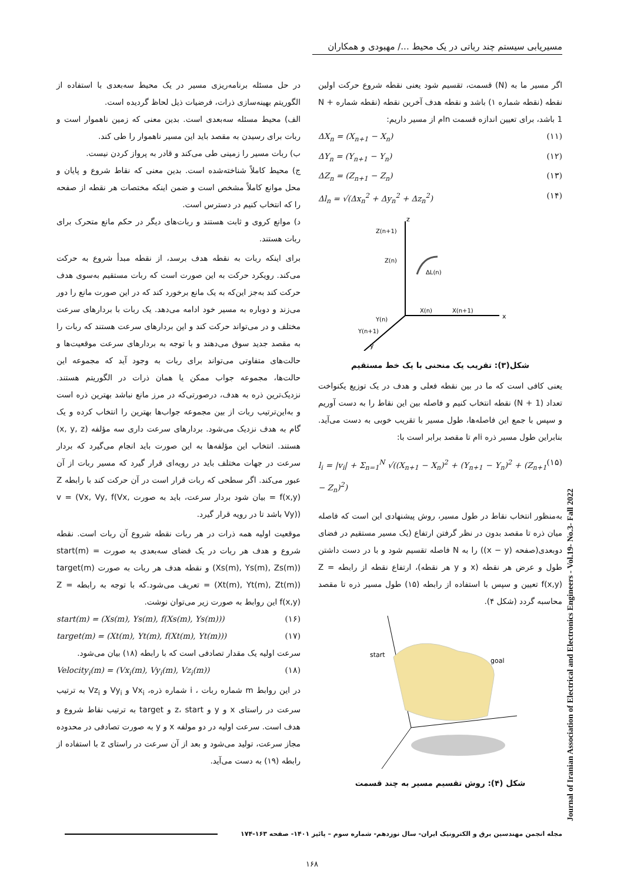مسیریابی سیستم چند رباتی در یک محیط .../ مهبودی و همکاران
اگر مسیر ما به (N) قسمت، تقسیم شود یعنی نقطه شروع حرکت اولین نقطه (نقطه شماره ۱) باشد و نقطه هدف آخرین نقطه (نقطه شماره N + 1 باشد، برای تعیین اندازه قسمت nام از مسیر داریم:
ΔX<sub>n</sub> = (X<sub>n+1</sub> − X<sub>n</sub>) (۱۱)
ΔY<sub>n</sub> = (Y<sub>n+1</sub> − Y<sub>n</sub>) (۱۲)
ΔZ<sub>n</sub> = (Z<sub>n+1</sub> − Z<sub>n</sub>) (۱۳)
Δl<sub>n</sub> = √(Δx<sub>n</sub><sup>2</sup> + Δy<sub>n</sub><sup>2</sup> + Δz<sub>n</sub><sup>2</sup>) (۱۴)
z
x
y
Z(n+1)
Z(n)
ΔL(n)
X(n)
X(n+1)
Y(n)
Y(n+1)
شکل(۳): تقریب یک منحنی با یک خط مستقیم
یعنی کافی است که ما در بین نقطه فعلی و هدف در یک توزیع یکنواخت تعداد (N + 1) نقطه انتخاب کنیم و فاصله بین این نقاط را به دست آوریم و سپس با جمع این فاصله‌ها، طول مسیر با تقریب خوبی به دست می‌آید. بنابراین طول مسیر ذره iام تا مقصد برابر است با:
l<sub>i</sub> = |v<sub>i</sub>| + Σ<sub>n=1</sub><sup>N</sup> √((X<sub>n+1</sub> − X<sub>n</sub>)<sup>2</sup> + (Y<sub>n+1</sub> − Y<sub>n</sub>)<sup>2</sup> + (Z<sub>n+1</sub> − Z<sub>n</sub>)<sup>2</sup>) (۱۵)
به‌منظور انتخاب نقاط در طول مسیر، روش پیشنهادی این است که فاصله میان ذره تا مقصد بدون در نظر گرفتن ارتفاع (یک مسیر مستقیم در فضای دوبعدی(صفحه (x − y)) را به N فاصله تقسیم شود و با در دست داشتن طول و عرض هر نقطه (x و y هر نقطه)، ارتفاع نقطه از رابطه Z = f(x,y) تعیین و سپس با استفاده از رابطه (۱۵) طول مسیر ذره تا مقصد محاسبه گردد (شکل ۴).
start
goal
شکل (۴): روش تقسیم مسیر به چند قسمت
در حل مسئله برنامه‌ریزی مسیر در یک محیط سه‌بعدی با استفاده از الگوریتم بهینه‌سازی ذرات، فرضیات ذیل لحاظ گردیده است.
الف) محیط مسئله سه‌بعدی است. بدین معنی که زمین ناهموار است و ربات برای رسیدن به مقصد باید این مسیر ناهموار را طی کند.
ب) ربات مسیر را زمینی طی می‌کند و قادر به پرواز کردن نیست.
ج) محیط کاملاً شناخته‌شده است. بدین معنی که نقاط شروع و پایان و محل موانع کاملاً مشخص است و ضمن اینکه مختصات هر نقطه از صفحه را که انتخاب کنیم در دسترس است.
د) موانع کروی و ثابت هستند و ربات‌های دیگر در حکم مانع متحرک برای ربات هستند.
برای اینکه ربات به نقطه هدف برسد، از نقطه مبدأ شروع به حرکت می‌کند. رویکرد حرکت به این صورت است که ربات مستقیم به‌سوی هدف حرکت کند به‌جز این‌که به یک مانع برخورد کند که در این صورت مانع را دور می‌زند و دوباره به مسیر خود ادامه می‌دهد. یک ربات با بردارهای سرعت مختلف و در می‌تواند حرکت کند و این بردارهای سرعت هستند که ربات را به مقصد جدید سوق می‌دهند و با توجه به بردارهای سرعت موقعیت‌ها و حالت‌های متفاوتی می‌تواند برای ربات به وجود آید که مجموعه این حالت‌ها، مجموعه جواب ممکن یا همان ذرات در الگوریتم هستند. نزدیک‌ترین ذره به هدف، درصورتی‌که در مرز مانع نباشد بهترین ذره است و به‌این‌ترتیب ربات از بین مجموعه جواب‌ها بهترین را انتخاب کرده و یک گام به هدف نزدیک می‌شود. بردارهای سرعت داری سه مؤلفه (x, y, z) هستند. انتخاب این مؤلفه‌ها به این صورت باید انجام می‌گیرد که بردار سرعت در جهات مختلف باید در رویه‌ای قرار گیرد که مسیر ربات از آن عبور می‌کند. اگر سطحی که ربات قرار است در آن حرکت کند با رابطه Z = f(x,y) بیان شود بردار سرعت، باید به صورت v = (Vx, Vy, f(Vx, Vy)) باشد تا در رویه قرار گیرد.
موقعیت اولیه همه ذرات در هر ربات نقطه شروع آن ربات است. نقطه شروع و هدف هر ربات در یک فضای سه‌بعدی به صورت start(m) = (Xs(m), Ys(m), Zs(m)) و نقطه هدف هر ربات به صورت target(m) = (Xt(m), Yt(m), Zt(m)) تعریف می‌شود.که با توجه به رابطه Z = f(x,y) این روابط به صورت زیر می‌توان نوشت.
start(m) = (Xs(m), Ys(m), f(Xs(m), Ys(m))) (۱۶)
target(m) = (Xt(m), Yt(m), f(Xt(m), Yt(m))) (۱۷)
سرعت اولیه یک مقدار تصادفی است که با رابطه (۱۸) بیان می‌شود.
Velocity<sub>i</sub>(m) = (Vx<sub>i</sub>(m), Vy<sub>i</sub>(m), Vz<sub>i</sub>(m)) (۱۸)
در این روابط m شماره ربات ، i شماره ذره، Vx<sub>i</sub> و Vy<sub>i</sub> و Vz<sub>i</sub> به ترتیب سرعت در راستای x و y و z، start و target به ترتیب نقاط شروع و هدف است. سرعت اولیه در دو مولفه x و y به صورت تصادفی در محدوده مجاز سرعت، تولید می‌شود و بعد از آن سرعت در راستای z با استفاده از رابطه (۱۹) به دست می‌آید.
Journal of Iranian Association of Electrical and Electronics Engineers - Vol.19- No.3- Fall 2022
مجله انجمن مهندسین برق و الکترونیک ایران- سال نوزدهم- شماره سوم – پائیز ۱۴۰۱- صفحه ۱۶۳-۱۷۴
۱۶۸